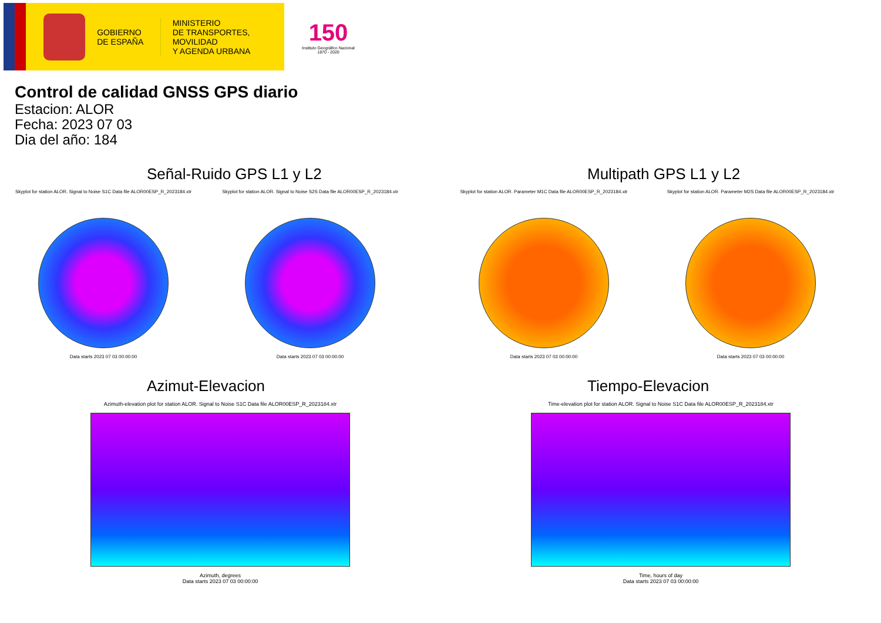GOBIERNO
DE ESPAÑA
MINISTERIO
DE TRANSPORTES, MOVILIDAD
Y AGENDA URBANA
150
Instituto Geográfico Nacional 1870 - 2020
Control de calidad GNSS GPS diario
Estacion: ALOR
Fecha: 2023 07 03
Dia del año: 184
Señal-Ruido GPS L1 y L2
Skyplot for station ALOR. Signal to Noise S1C Data file ALOR00ESP_R_2023184.xtr
Data starts 2023 07 03 00:00:00
Skyplot for station ALOR. Signal to Noise S2S Data file ALOR00ESP_R_2023184.xtr
Data starts 2023 07 03 00:00:00
Multipath GPS L1 y L2
Skyplot for station ALOR. Parameter M1C Data file ALOR00ESP_R_2023184.xtr
Data starts 2023 07 03 00:00:00
Skyplot for station ALOR. Parameter M2S Data file ALOR00ESP_R_2023184.xtr
Data starts 2023 07 03 00:00:00
Azimut-Elevacion
Azimuth-elevation plot for station ALOR. Signal to Noise S1C Data file ALOR00ESP_R_2023184.xtr
Azimuth, degrees
Data starts 2023 07 03 00:00:00
Tiempo-Elevacion
Time-elevation plot for station ALOR. Signal to Noise S1C Data file ALOR00ESP_R_2023184.xtr
Time, hours of day
Data starts 2023 07 03 00:00:00